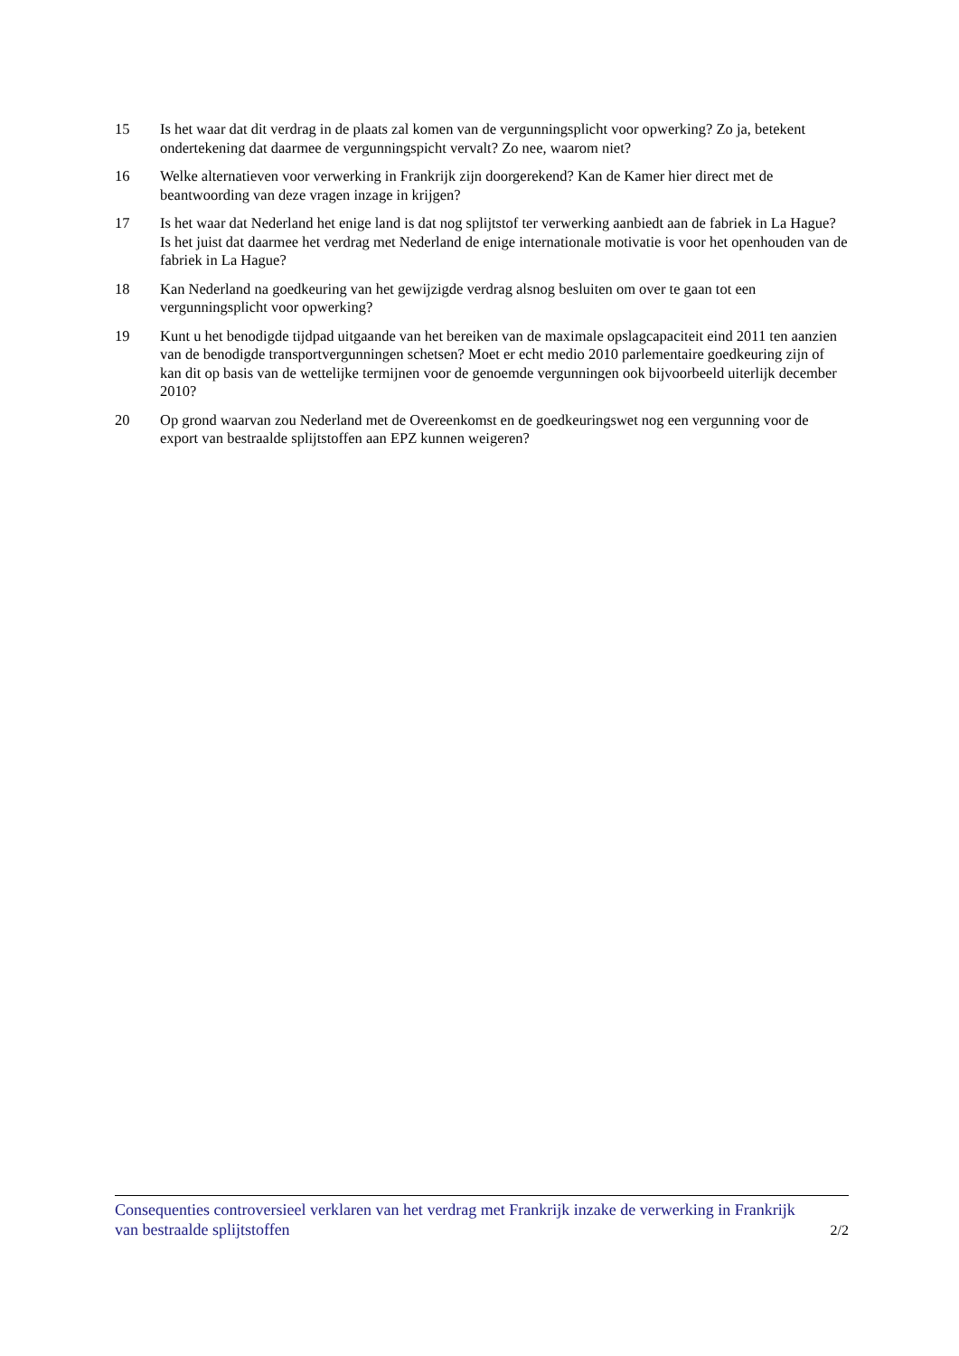15 Is het waar dat dit verdrag in de plaats zal komen van de vergunningsplicht voor opwerking? Zo ja, betekent ondertekening dat daarmee de vergunningspicht vervalt? Zo nee, waarom niet?
16 Welke alternatieven voor verwerking in Frankrijk zijn doorgerekend? Kan de Kamer hier direct met de beantwoording van deze vragen inzage in krijgen?
17 Is het waar dat Nederland het enige land is dat nog splijtstof ter verwerking aanbiedt aan de fabriek in La Hague? Is het juist dat daarmee het verdrag met Nederland de enige internationale motivatie is voor het openhouden van de fabriek in La Hague?
18 Kan Nederland na goedkeuring van het gewijzigde verdrag alsnog besluiten om over te gaan tot een vergunningsplicht voor opwerking?
19 Kunt u het benodigde tijdpad uitgaande van het bereiken van de maximale opslagcapaciteit eind 2011 ten aanzien van de benodigde transportvergunningen schetsen? Moet er echt medio 2010 parlementaire goedkeuring zijn of kan dit op basis van de wettelijke termijnen voor de genoemde vergunningen ook bijvoorbeeld uiterlijk december 2010?
20 Op grond waarvan zou Nederland met de Overeenkomst en de goedkeuringswet nog een vergunning voor de export van bestraalde splijtstoffen aan EPZ kunnen weigeren?
Consequenties controversieel verklaren van het verdrag met Frankrijk inzake de verwerking in Frankrijk van bestraalde splijtstoffen
2/2